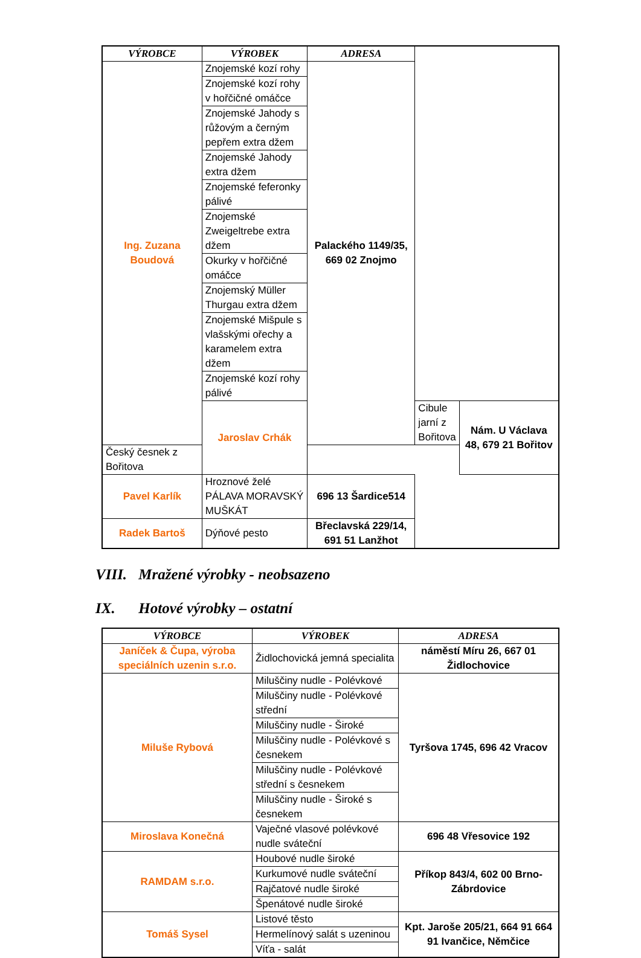| VÝROBCE | VÝROBEK | ADRESA | | |
| --- | --- | --- | --- | --- |
| Ing. Zuzana Boudová | Znojemské kozí rohy | Palackého 1149/35, 669 02 Znojmo | | |
| | Znojemské kozí rohy v hořčičné omáčce | | | |
| | Znojemské Jahody s růžovým a černým pepřem extra džem | | | |
| | Znojemské Jahody extra džem | | | |
| | Znojemské feferonky pálivé | | | |
| | Znojemské Zweigeltrebe extra džem | | | |
| | Okurky v hořčičné omáčce | | | |
| | Znojemský Müller Thurgau extra džem | | | |
| | Znojemské Mišpule s vlašskými ořechy a karamelem extra džem | | | |
| | Znojemské kozí rohy pálivé | | | |
| | Jaroslav Crhák | | Cibule jarní z Bořitova | Nám. U Václava 48, 679 21 Bořitov |
| Český česnek z Bořitova | | | | |
| Pavel Karlík | Hroznové želé PÁLAVA MORAVSKÝ MUŠKÁT | 696 13 Šardice514 | | |
| Radek Bartoš | Dýňové pesto | Břeclavská 229/14, 691 51 Lanžhot | | |
VIII. Mražené výrobky - neobsazeno
IX. Hotové výrobky – ostatní
| VÝROBCE | VÝROBEK | ADRESA |
| --- | --- | --- |
| Janíček & Čupa, výroba speciálních uzenin s.r.o. | Židlochovická jemná specialita | náměstí Míru 26, 667 01 Židlochovice |
| Miluše Rybová | Miluščiny nudle - Polévkové | Tyršova 1745, 696 42 Vracov |
| | Miluščiny nudle - Polévkové střední | |
| | Miluščiny nudle - Široké | |
| | Miluščiny nudle - Polévkové s česnekem | |
| | Miluščiny nudle - Polévkové střední s česnekem | |
| | Miluščiny nudle - Široké s česnekem | |
| Miroslava Konečná | Vaječné vlasové polévkové nudle sváteční | 696 48 Vřesovice 192 |
| RAMDAM s.r.o. | Houbové nudle široké | Příkop 843/4, 602 00 Brno-Zábrdovice |
| | Kurkumové nudle sváteční | |
| | Rajčatové nudle široké | |
| | Špenátové nudle široké | |
| Tomáš Sysel | Listové těsto | Kpt. Jaroše 205/21, 664 91 664 91 Ivančice, Němčice |
| | Hermelínový salát s uzeninou | |
| | Víťa - salát | |